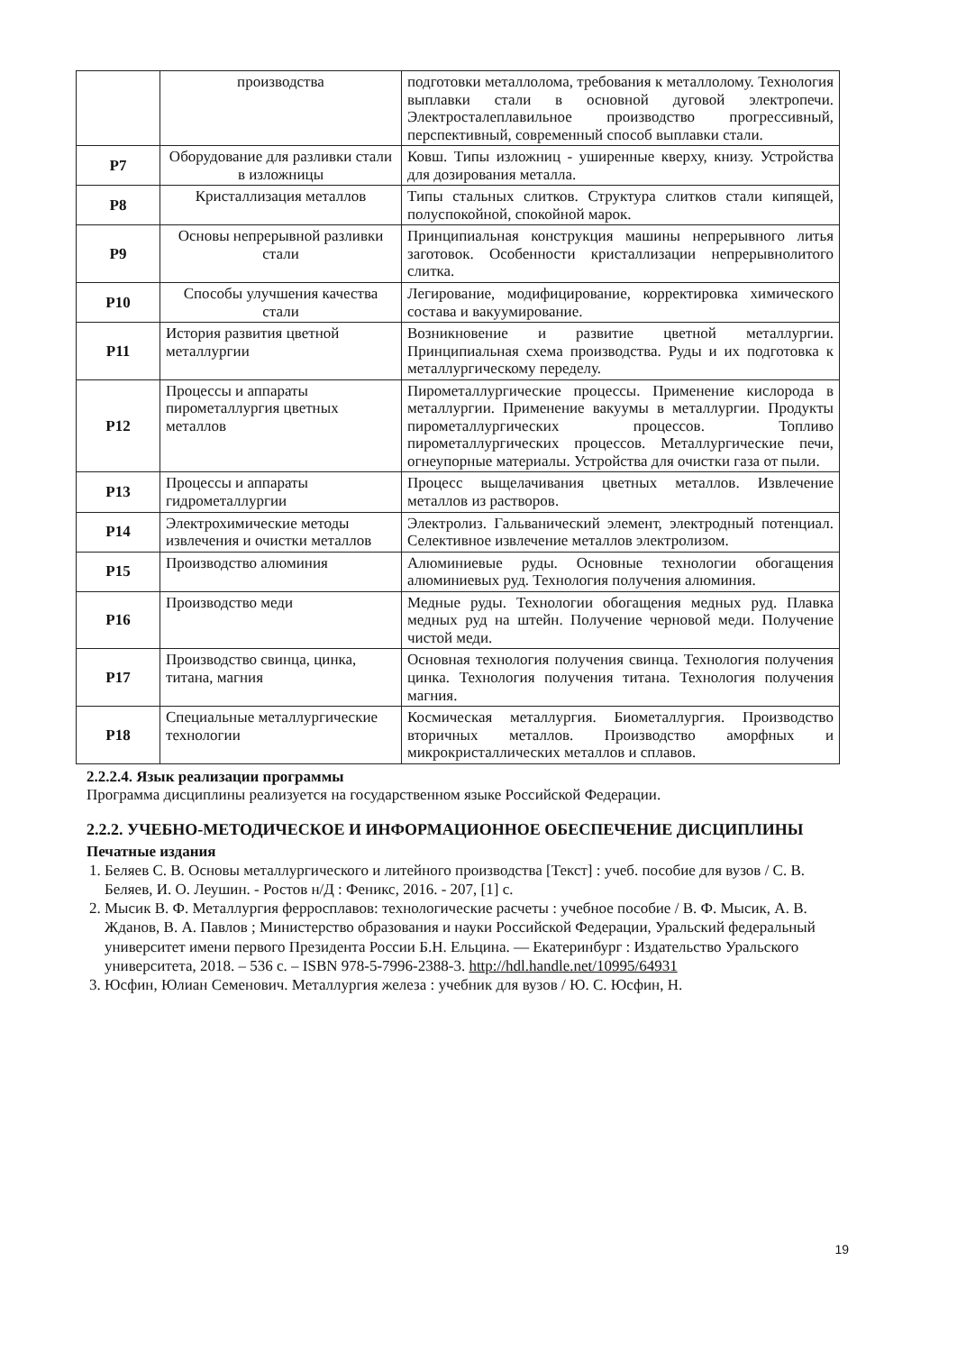| | производства | подготовки металлолома, требования к металлолому. Технология выплавки стали в основной дуговой электропечи. Электросталеплавильное производство прогрессивный, перспективный, современный способ выплавки стали. |
| Р7 | Оборудование для разливки стали в изложницы | Ковш. Типы изложниц - уширенные кверху, книзу. Устройства для дозирования металла. |
| Р8 | Кристаллизация металлов | Типы стальных слитков. Структура слитков стали кипящей, полуспокойной, спокойной марок. |
| Р9 | Основы непрерывной разливки стали | Принципиальная конструкция машины непрерывного литья заготовок. Особенности кристаллизации непрерывнолитого слитка. |
| Р10 | Способы улучшения качества стали | Легирование, модифицирование, корректировка химического состава и вакуумирование. |
| Р11 | История развития цветной металлургии | Возникновение и развитие цветной металлургии. Принципиальная схема производства. Руды и их подготовка к металлургическому переделу. |
| Р12 | Процессы и аппараты пирометаллургия цветных металлов | Пирометаллургические процессы. Применение кислорода в металлургии. Применение вакуумы в металлургии. Продукты пирометаллургических процессов. Топливо пирометаллургических процессов. Металлургические печи, огнеупорные материалы. Устройства для очистки газа от пыли. |
| Р13 | Процессы и аппараты гидрометаллургии | Процесс выщелачивания цветных металлов. Извлечение металлов из растворов. |
| Р14 | Электрохимические методы извлечения и очистки металлов | Электролиз. Гальванический элемент, электродный потенциал. Селективное извлечение металлов электролизом. |
| Р15 | Производство алюминия | Алюминиевые руды. Основные технологии обогащения алюминиевых руд. Технология получения алюминия. |
| Р16 | Производство меди | Медные руды. Технологии обогащения медных руд. Плавка медных руд на штейн. Получение черновой меди. Получение чистой меди. |
| Р17 | Производство свинца, цинка, титана, магния | Основная технология получения свинца. Технология получения цинка. Технология получения титана. Технология получения магния. |
| Р18 | Специальные металлургические технологии | Космическая металлургия. Биометаллургия. Производство вторичных металлов. Производство аморфных и микрокристаллических металлов и сплавов. |
2.2.2.4. Язык реализации программы
Программа дисциплины реализуется на государственном языке Российской Федерации.
2.2.2. УЧЕБНО-МЕТОДИЧЕСКОЕ И ИНФОРМАЦИОННОЕ ОБЕСПЕЧЕНИЕ ДИСЦИПЛИНЫ
Печатные издания
1. Беляев С. В. Основы металлургического и литейного производства [Текст] : учеб. пособие для вузов / С. В. Беляев, И. О. Леушин. - Ростов н/Д : Феникс, 2016. - 207, [1] с.
2. Мысик В. Ф. Металлургия ферросплавов: технологические расчеты : учебное пособие / В. Ф. Мысик, А. В. Жданов, В. А. Павлов ; Министерство образования и науки Российской Федерации, Уральский федеральный университет имени первого Президента России Б.Н. Ельцина. — Екатеринбург : Издательство Уральского университета, 2018. – 536 с. – ISBN 978-5-7996-2388-3. http://hdl.handle.net/10995/64931
3. Юсфин, Юлиан Семенович. Металлургия железа : учебник для вузов / Ю. С. Юсфин, Н.
19